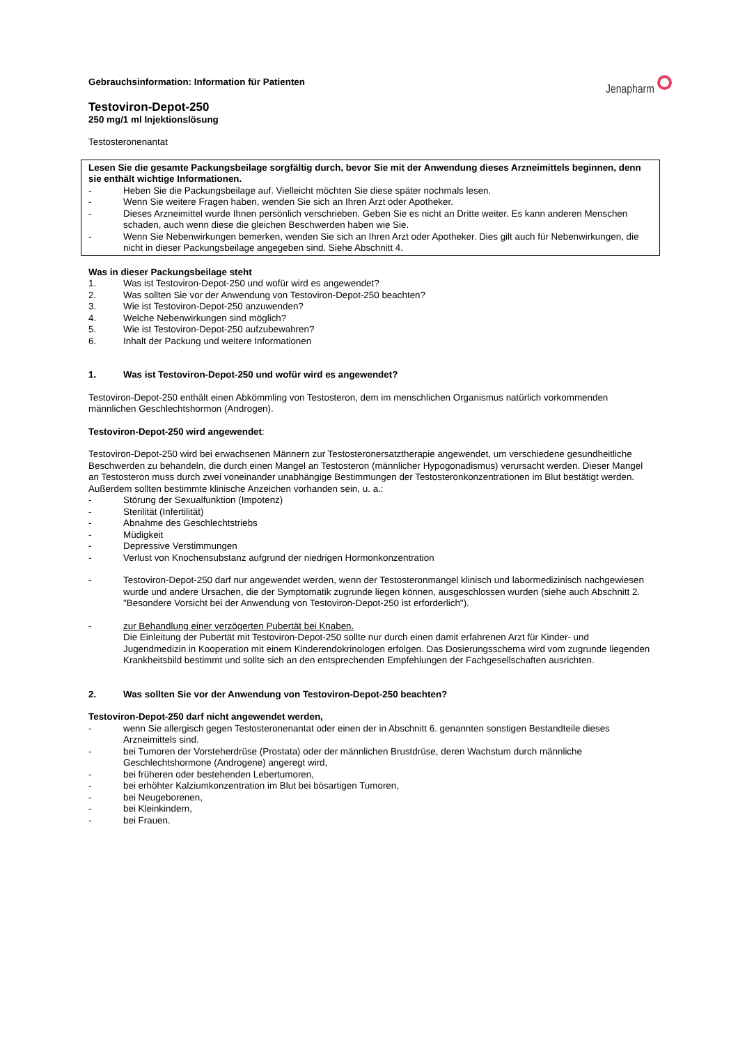Jenapharm
Gebrauchsinformation: Information für Patienten
Testoviron-Depot-250
250 mg/1 ml Injektionslösung
Testosteronenantat
Lesen Sie die gesamte Packungsbeilage sorgfältig durch, bevor Sie mit der Anwendung dieses Arzneimittels beginnen, denn sie enthält wichtige Informationen.
- Heben Sie die Packungsbeilage auf. Vielleicht möchten Sie diese später nochmals lesen.
- Wenn Sie weitere Fragen haben, wenden Sie sich an Ihren Arzt oder Apotheker.
- Dieses Arzneimittel wurde Ihnen persönlich verschrieben. Geben Sie es nicht an Dritte weiter. Es kann anderen Menschen schaden, auch wenn diese die gleichen Beschwerden haben wie Sie.
- Wenn Sie Nebenwirkungen bemerken, wenden Sie sich an Ihren Arzt oder Apotheker. Dies gilt auch für Nebenwirkungen, die nicht in dieser Packungsbeilage angegeben sind. Siehe Abschnitt 4.
Was in dieser Packungsbeilage steht
1. Was ist Testoviron-Depot-250 und wofür wird es angewendet?
2. Was sollten Sie vor der Anwendung von Testoviron-Depot-250 beachten?
3. Wie ist Testoviron-Depot-250 anzuwenden?
4. Welche Nebenwirkungen sind möglich?
5. Wie ist Testoviron-Depot-250 aufzubewahren?
6. Inhalt der Packung und weitere Informationen
1. Was ist Testoviron-Depot-250 und wofür wird es angewendet?
Testoviron-Depot-250 enthält einen Abkömmling von Testosteron, dem im menschlichen Organismus natürlich vorkommenden männlichen Geschlechtshormon (Androgen).
Testoviron-Depot-250 wird angewendet:
Testoviron-Depot-250 wird bei erwachsenen Männern zur Testosteronersatztherapie angewendet, um verschiedene gesundheitliche Beschwerden zu behandeln, die durch einen Mangel an Testosteron (männlicher Hypogonadismus) verursacht werden. Dieser Mangel an Testosteron muss durch zwei voneinander unabhängige Bestimmungen der Testosteronkonzentrationen im Blut bestätigt werden. Außerdem sollten bestimmte klinische Anzeichen vorhanden sein, u. a.:
- Störung der Sexualfunktion (Impotenz)
- Sterilität (Infertilität)
- Abnahme des Geschlechtstriebs
- Müdigkeit
- Depressive Verstimmungen
- Verlust von Knochensubstanz aufgrund der niedrigen Hormonkonzentration
- Testoviron-Depot-250 darf nur angewendet werden, wenn der Testosteronmangel klinisch und labormedizinisch nachgewiesen wurde und andere Ursachen, die der Symptomatik zugrunde liegen können, ausgeschlossen wurden (siehe auch Abschnitt 2. "Besondere Vorsicht bei der Anwendung von Testoviron-Depot-250 ist erforderlich").
- zur Behandlung einer verzögerten Pubertät bei Knaben.
Die Einleitung der Pubertät mit Testoviron-Depot-250 sollte nur durch einen damit erfahrenen Arzt für Kinder- und Jugendmedizin in Kooperation mit einem Kinderendokrinologen erfolgen. Das Dosierungsschema wird vom zugrunde liegenden Krankheitsbild bestimmt und sollte sich an den entsprechenden Empfehlungen der Fachgesellschaften ausrichten.
2. Was sollten Sie vor der Anwendung von Testoviron-Depot-250 beachten?
Testoviron-Depot-250 darf nicht angewendet werden,
- wenn Sie allergisch gegen Testosteronenantat oder einen der in Abschnitt 6. genannten sonstigen Bestandteile dieses Arzneimittels sind.
- bei Tumoren der Vorsteherdrüse (Prostata) oder der männlichen Brustdrüse, deren Wachstum durch männliche Geschlechtshormone (Androgene) angeregt wird,
- bei früheren oder bestehenden Lebertumoren,
- bei erhöhter Kalziumkonzentration im Blut bei bösartigen Tumoren,
- bei Neugeborenen,
- bei Kleinkindern,
- bei Frauen.